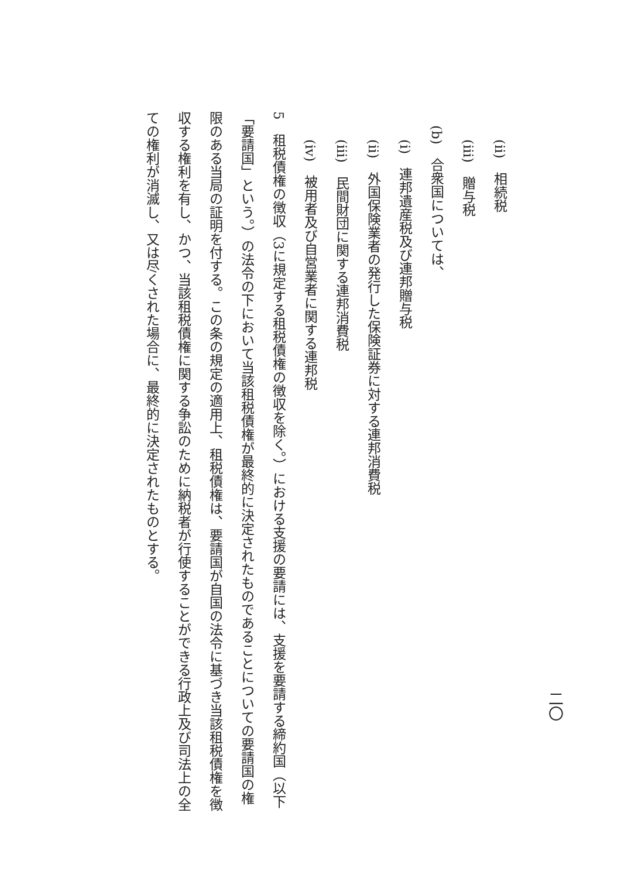(ii)　相続税
(iii)　贈与税
(b)　合衆国については、
(i)　連邦遺産税及び連邦贈与税
(ii)　外国保険業者の発行した保険証券に対する連邦消費税
(iii)　民間財団に関する連邦消費税
(iv)　被用者及び自営業者に関する連邦税
5　租税債権の徴収（3に規定する租税債権の徴収を除く。）における支援の要請には、支援を要請する締約国（以下「要請国」という。）の法令の下において当該租税債権が最終的に決定されたものであることについての要請国の権限のある当局の証明を付する。この条の規定の適用上、租税債権は、要請国が自国の法令に基づき当該租税債権を徴収する権利を有し、かつ、当該租税債権に関する争訟のために納税者が行使することができる行政上及び司法上の全ての権利が消滅し、又は尽くされた場合に、最終的に決定されたものとする。
二〇